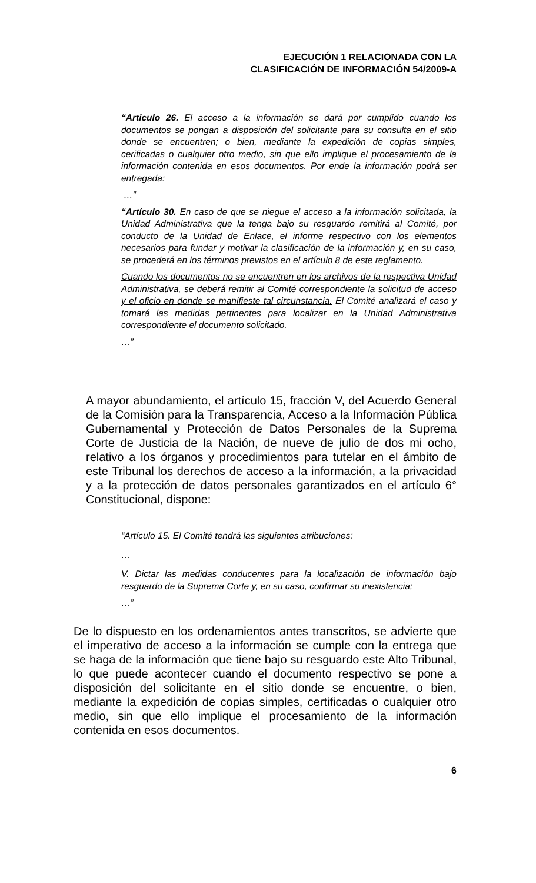EJECUCIÓN 1 RELACIONADA CON LA
CLASIFICACIÓN DE INFORMACIÓN 54/2009-A
“Articulo 26. El acceso a la información se dará por cumplido cuando los documentos se pongan a disposición del solicitante para su consulta en el sitio donde se encuentren; o bien, mediante la expedición de copias simples, cerificadas o cualquier otro medio, sin que ello implique el procesamiento de la información contenida en esos documentos. Por ende la información podrá ser entregada:
…”
“Artículo 30. En caso de que se niegue el acceso a la información solicitada, la Unidad Administrativa que la tenga bajo su resguardo remitirá al Comité, por conducto de la Unidad de Enlace, el informe respectivo con los elementos necesarios para fundar y motivar la clasificación de la información y, en su caso, se procederá en los términos previstos en el artículo 8 de este reglamento.
Cuando los documentos no se encuentren en los archivos de la respectiva Unidad Administrativa, se deberá remitir al Comité correspondiente la solicitud de acceso y el oficio en donde se manifieste tal circunstancia. El Comité analizará el caso y tomará las medidas pertinentes para localizar en la Unidad Administrativa correspondiente el documento solicitado.
…”
A mayor abundamiento, el artículo 15, fracción V, del Acuerdo General de la Comisión para la Transparencia, Acceso a la Información Pública Gubernamental y Protección de Datos Personales de la Suprema Corte de Justicia de la Nación, de nueve de julio de dos mi ocho, relativo a los órganos y procedimientos para tutelar en el ámbito de este Tribunal los derechos de acceso a la información, a la privacidad y a la protección de datos personales garantizados en el artículo 6° Constitucional, dispone:
“Artículo 15. El Comité tendrá las siguientes atribuciones:
…
V. Dictar las medidas conducentes para la localización de información bajo resguardo de la Suprema Corte y, en su caso, confirmar su inexistencia;
…”
De lo dispuesto en los ordenamientos antes transcritos, se advierte que el imperativo de acceso a la información se cumple con la entrega que se haga de la información que tiene bajo su resguardo este Alto Tribunal, lo que puede acontecer cuando el documento respectivo se pone a disposición del solicitante en el sitio donde se encuentre, o bien, mediante la expedición de copias simples, certificadas o cualquier otro medio, sin que ello implique el procesamiento de la información contenida en esos documentos.
6